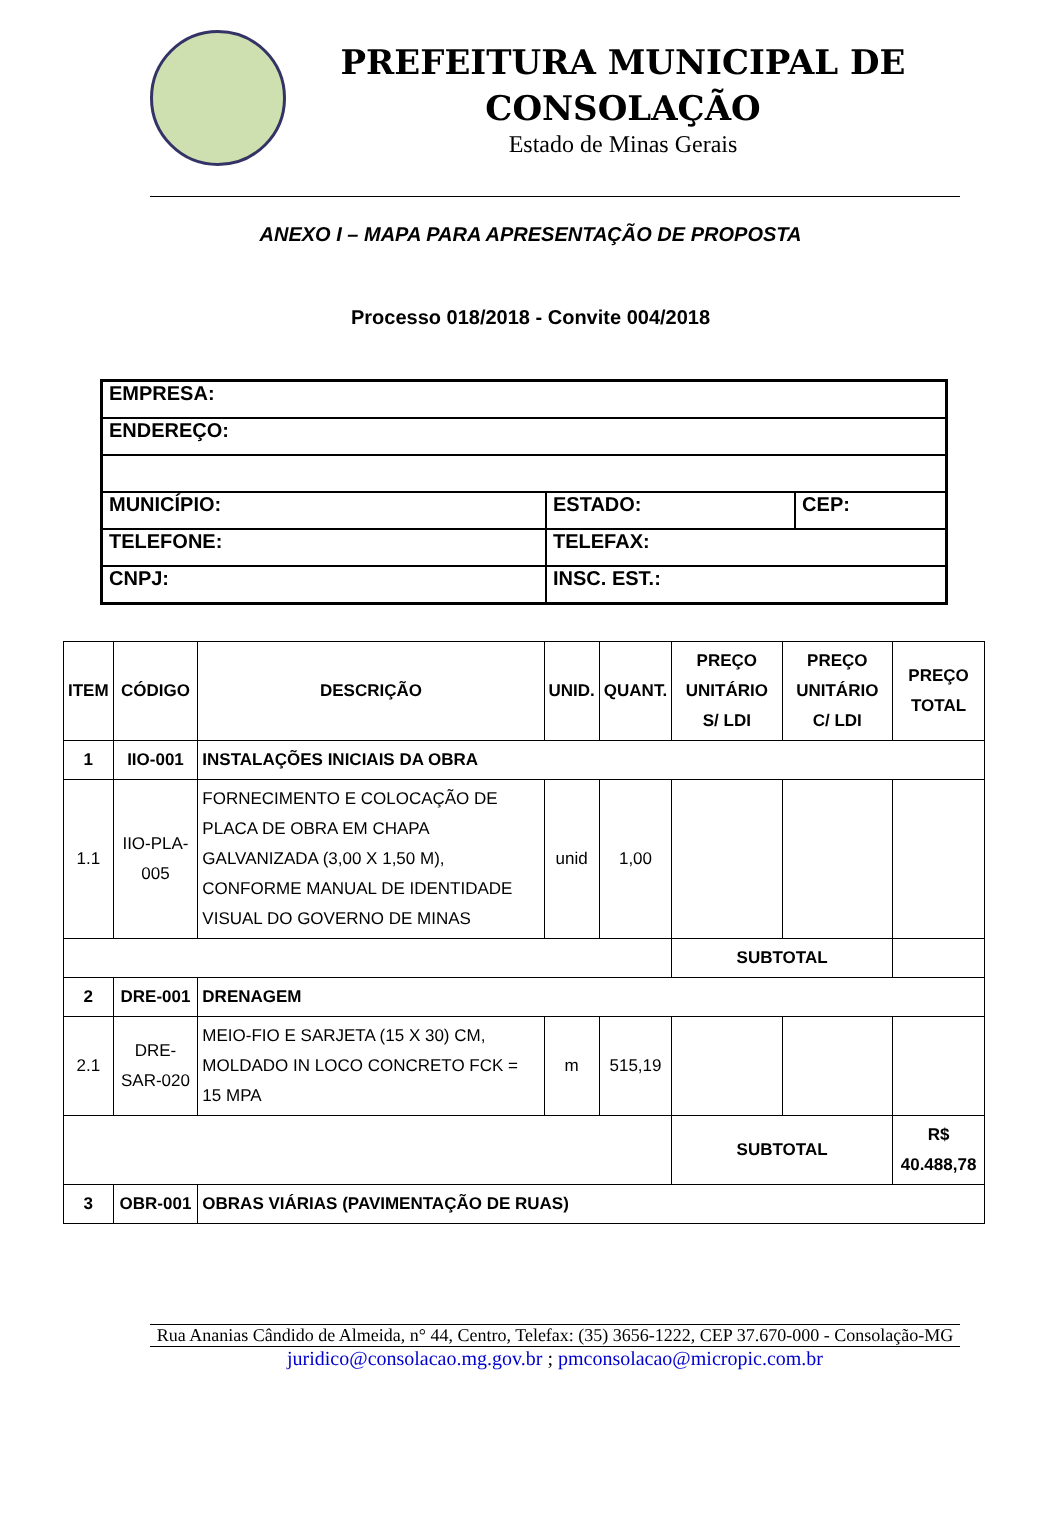PREFEITURA MUNICIPAL DE CONSOLAÇÃO
Estado de Minas Gerais
ANEXO I – MAPA PARA APRESENTAÇÃO DE PROPOSTA
Processo 018/2018 - Convite 004/2018
| EMPRESA: | | |
| ENDEREÇO: | | |
| MUNICÍPIO: | ESTADO: | CEP: |
| TELEFONE: | TELEFAX: | |
| CNPJ: | INSC. EST.: | |
| ITEM | CÓDIGO | DESCRIÇÃO | UNID. | QUANT. | PREÇO UNITÁRIO S/ LDI | PREÇO UNITÁRIO C/ LDI | PREÇO TOTAL |
| --- | --- | --- | --- | --- | --- | --- | --- |
| 1 | IIO-001 | INSTALAÇÕES INICIAIS DA OBRA | | | | | |
| 1.1 | IIO-PLA-005 | FORNECIMENTO E COLOCAÇÃO DE PLACA DE OBRA EM CHAPA GALVANIZADA (3,00 X 1,50 M), CONFORME MANUAL DE IDENTIDADE VISUAL DO GOVERNO DE MINAS | unid | 1,00 | | | |
| | | | | | SUBTOTAL | | |
| 2 | DRE-001 | DRENAGEM | | | | | |
| 2.1 | DRE-SAR-020 | MEIO-FIO E SARJETA (15 X 30) CM, MOLDADO IN LOCO CONCRETO FCK = 15 MPA | m | 515,19 | | | |
| | | | | | SUBTOTAL | | R$ 40.488,78 |
| 3 | OBR-001 | OBRAS VIÁRIAS (PAVIMENTAÇÃO DE RUAS) | | | | | |
Rua Ananias Cândido de Almeida, n° 44, Centro, Telefax: (35) 3656-1222, CEP 37.670-000 - Consolação-MG
juridico@consolacao.mg.gov.br ; pmconsolacao@micropic.com.br